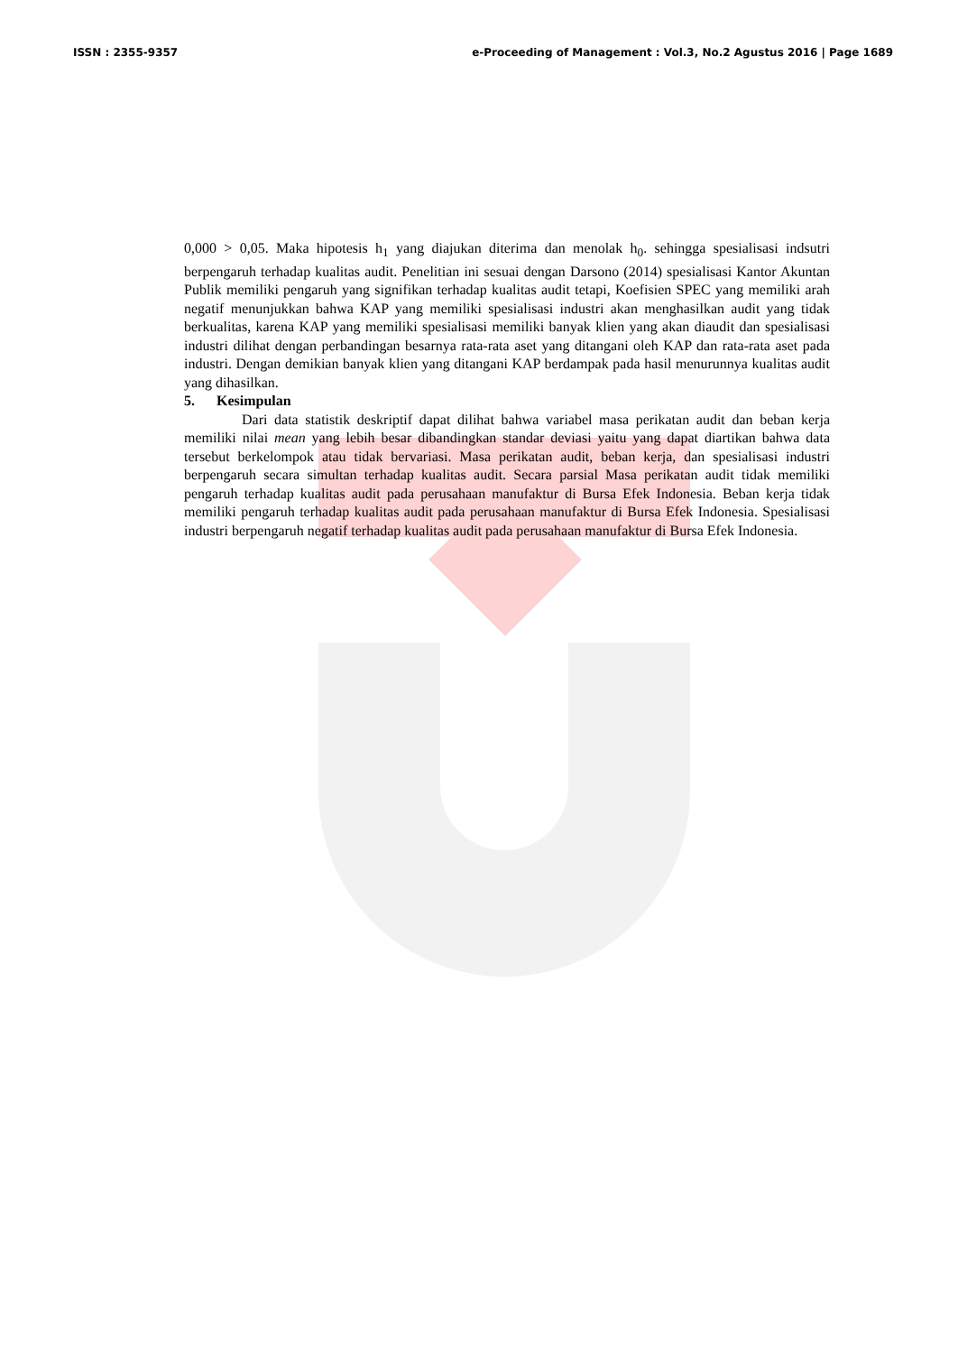ISSN : 2355-9357 e-Proceeding of Management : Vol.3, No.2 Agustus 2016 | Page 1689
0,000 > 0,05. Maka hipotesis h<sub>1</sub> yang diajukan diterima dan menolak h<sub>0</sub>. sehingga spesialisasi indsutri berpengaruh terhadap kualitas audit. Penelitian ini sesuai dengan Darsono (2014) spesialisasi Kantor Akuntan Publik memiliki pengaruh yang signifikan terhadap kualitas audit tetapi, Koefisien SPEC yang memiliki arah negatif menunjukkan bahwa KAP yang memiliki spesialisasi industri akan menghasilkan audit yang tidak berkualitas, karena KAP yang memiliki spesialisasi memiliki banyak klien yang akan diaudit dan spesialisasi industri dilihat dengan perbandingan besarnya rata-rata aset yang ditangani oleh KAP dan rata-rata aset pada industri. Dengan demikian banyak klien yang ditangani KAP berdampak pada hasil menurunnya kualitas audit yang dihasilkan.
5. Kesimpulan
Dari data statistik deskriptif dapat dilihat bahwa variabel masa perikatan audit dan beban kerja memiliki nilai mean yang lebih besar dibandingkan standar deviasi yaitu yang dapat diartikan bahwa data tersebut berkelompok atau tidak bervariasi. Masa perikatan audit, beban kerja, dan spesialisasi industri berpengaruh secara simultan terhadap kualitas audit. Secara parsial Masa perikatan audit tidak memiliki pengaruh terhadap kualitas audit pada perusahaan manufaktur di Bursa Efek Indonesia. Beban kerja tidak memiliki pengaruh terhadap kualitas audit pada perusahaan manufaktur di Bursa Efek Indonesia. Spesialisasi industri berpengaruh negatif terhadap kualitas audit pada perusahaan manufaktur di Bursa Efek Indonesia.